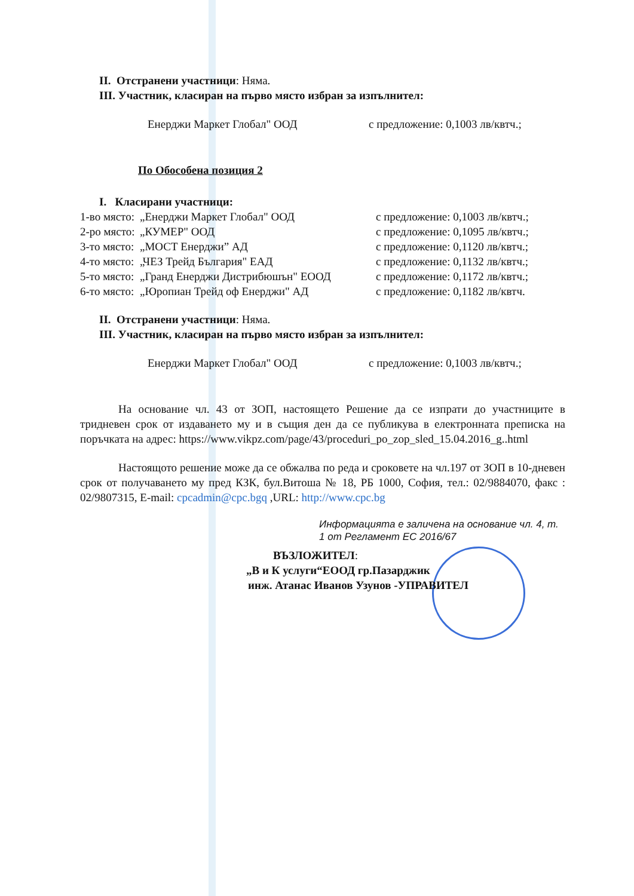II. Отстранени участници: Няма.
III. Участник, класиран на първо място избран за изпълнител:
Енерджи Маркет Глобал" ООД с предложение: 0,1003 лв/квтч.;
По Обособена позиция 2
I. Класирани участници:
1-во място: „Енерджи Маркет Глобал" ООД с предложение: 0,1003 лв/квтч.;
2-ро място: „КУМЕР" ООД с предложение: 0,1095 лв/квтч.;
3-то място: „МОСТ Енерджи” АД с предложение: 0,1120 лв/квтч.;
4-то място: „ЧЕЗ Трейд България" ЕАД с предложение: 0,1132 лв/квтч.;
5-то място: „Гранд Енерджи Дистрибюшън" ЕООД с предложение: 0,1172 лв/квтч.;
6-то място: „Юропиан Трейд оф Енерджи" АД с предложение: 0,1182 лв/квтч.
II. Отстранени участници: Няма.
III. Участник, класиран на първо място избран за изпълнител:
Енерджи Маркет Глобал" ООД с предложение: 0,1003 лв/квтч.;
На основание чл. 43 от ЗОП, настоящето Решение да се изпрати до участниците в тридневен срок от издаването му и в същия ден да се публикува в електронната преписка на поръчката на адрес: https://www.vikpz.com/page/43/proceduri_po_zop_sled_15.04.2016_g..html
Настоящото решение може да се обжалва по реда и сроковете на чл.197 от ЗОП в 10-дневен срок от получаването му пред КЗК, бул.Витоша № 18, РБ 1000, София, тел.: 02/9884070, факс : 02/9807315, E-mail: cpcadmin@cpc.bgq ,URL: http://www.cpc.bg
Информацията е заличена на основание чл. 4, т. 1 от Регламент ЕС 2016/67
ВЪЗЛОЖИТЕЛ:
„В и К услуги“ЕООД гр.Пазарджик
инж. Атанас Иванов Узунов -УПРАВИТЕЛ